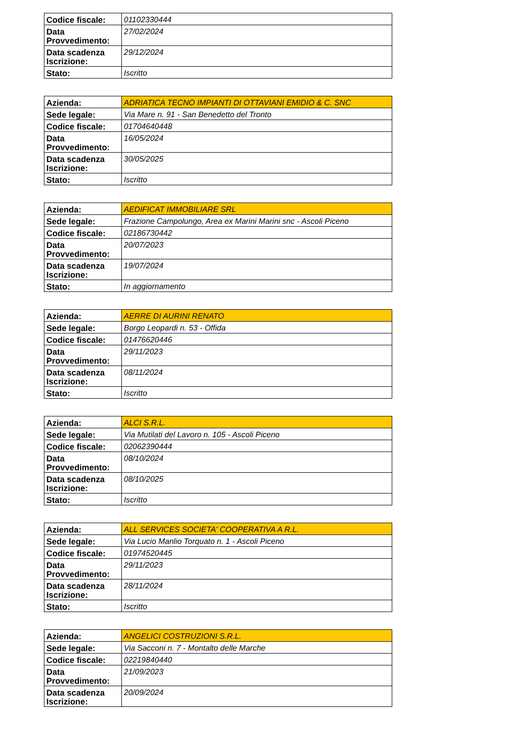| Codice fiscale: | 01102330444 |
| Data Provvedimento: | 27/02/2024 |
| Data scadenza Iscrizione: | 29/12/2024 |
| Stato: | Iscritto |
| Azienda: | ADRIATICA TECNO IMPIANTI DI OTTAVIANI EMIDIO & C. SNC |
| Sede legale: | Via Mare n. 91 - San Benedetto del Tronto |
| Codice fiscale: | 01704640448 |
| Data Provvedimento: | 16/05/2024 |
| Data scadenza Iscrizione: | 30/05/2025 |
| Stato: | Iscritto |
| Azienda: | AEDIFICAT IMMOBILIARE SRL |
| Sede legale: | Frazione Campolungo, Area ex Marini Marini snc - Ascoli Piceno |
| Codice fiscale: | 02186730442 |
| Data Provvedimento: | 20/07/2023 |
| Data scadenza Iscrizione: | 19/07/2024 |
| Stato: | In aggiornamento |
| Azienda: | AERRE DI AURINI RENATO |
| Sede legale: | Borgo Leopardi n. 53 - Offida |
| Codice fiscale: | 01476620446 |
| Data Provvedimento: | 29/11/2023 |
| Data scadenza Iscrizione: | 08/11/2024 |
| Stato: | Iscritto |
| Azienda: | ALCI S.R.L. |
| Sede legale: | Via Mutilati del Lavoro n. 105 - Ascoli Piceno |
| Codice fiscale: | 02062390444 |
| Data Provvedimento: | 08/10/2024 |
| Data scadenza Iscrizione: | 08/10/2025 |
| Stato: | Iscritto |
| Azienda: | ALL SERVICES SOCIETA' COOPERATIVA A R.L. |
| Sede legale: | Via Lucio Manlio Torquato n. 1 - Ascoli Piceno |
| Codice fiscale: | 01974520445 |
| Data Provvedimento: | 29/11/2023 |
| Data scadenza Iscrizione: | 28/11/2024 |
| Stato: | Iscritto |
| Azienda: | ANGELICI COSTRUZIONI S.R.L. |
| Sede legale: | Via Sacconi n. 7 - Montalto delle Marche |
| Codice fiscale: | 02219840440 |
| Data Provvedimento: | 21/09/2023 |
| Data scadenza Iscrizione: | 20/09/2024 |